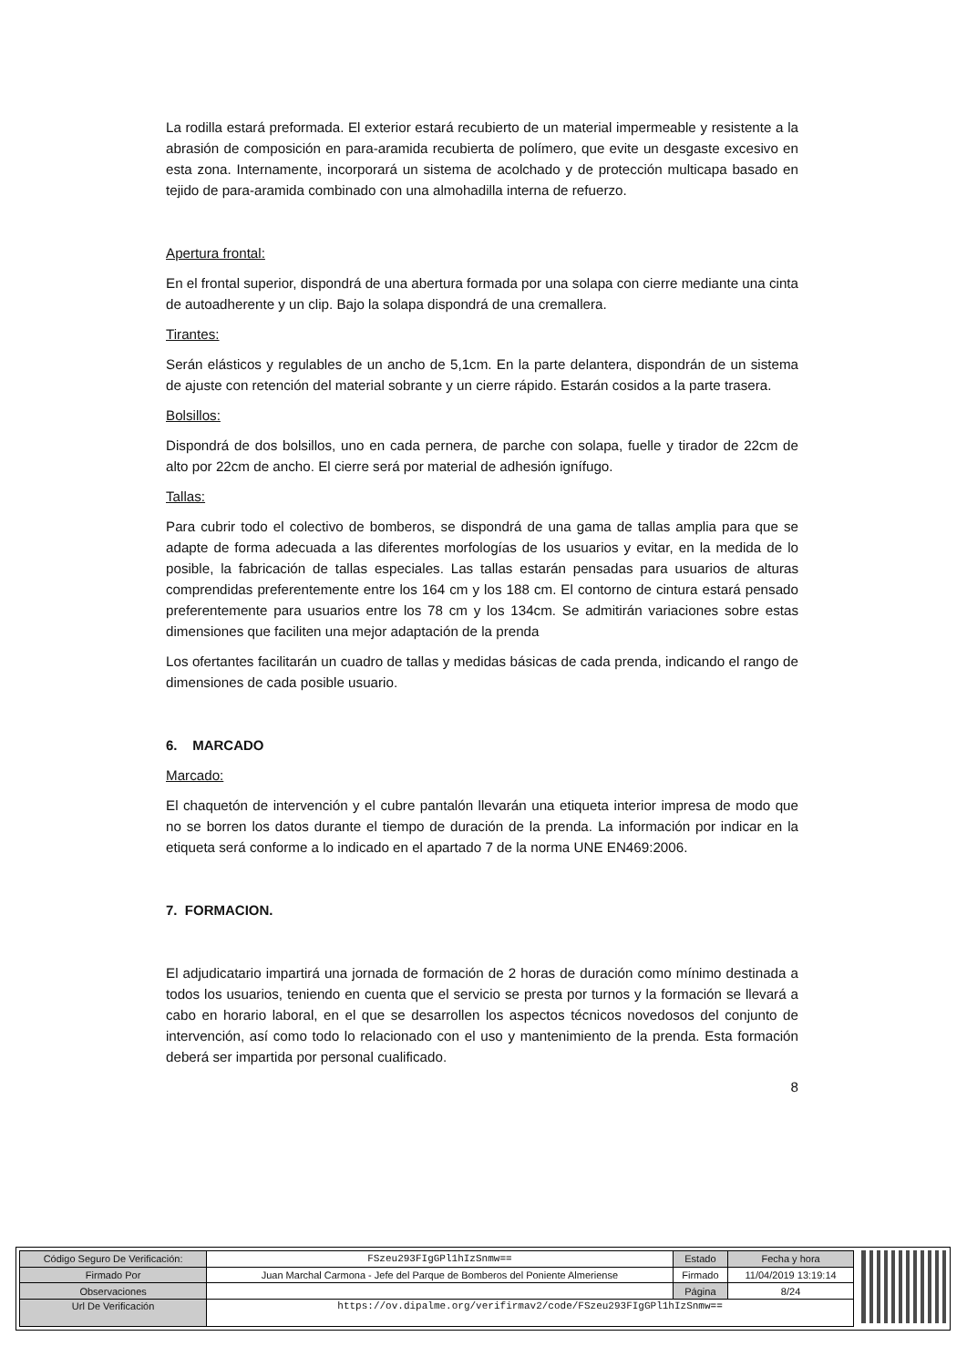La rodilla estará preformada. El exterior estará recubierto de un material impermeable y resistente a la abrasión de composición en para-aramida recubierta de polímero, que evite un desgaste excesivo en esta zona. Internamente, incorporará un sistema de acolchado y de protección multicapa basado en tejido de para-aramida combinado con una almohadilla interna de refuerzo.
Apertura frontal:
En el frontal superior, dispondrá de una abertura formada por una solapa con cierre mediante una cinta de autoadherente y un clip. Bajo la solapa dispondrá de una cremallera.
Tirantes:
Serán elásticos y regulables de un ancho de 5,1cm. En la parte delantera, dispondrán de un sistema de ajuste con retención del material sobrante y un cierre rápido. Estarán cosidos a la parte trasera.
Bolsillos:
Dispondrá de dos bolsillos, uno en cada pernera, de parche con solapa, fuelle y tirador de 22cm de alto por 22cm de ancho. El cierre será por material de adhesión ignífugo.
Tallas:
Para cubrir todo el colectivo de bomberos, se dispondrá de una gama de tallas amplia para que se adapte de forma adecuada a las diferentes morfologías de los usuarios y evitar, en la medida de lo posible, la fabricación de tallas especiales. Las tallas estarán pensadas para usuarios de alturas comprendidas preferentemente entre los 164 cm y los 188 cm. El contorno de cintura estará pensado preferentemente para usuarios entre los 78 cm y los 134cm. Se admitirán variaciones sobre estas dimensiones que faciliten una mejor adaptación de la prenda
Los ofertantes facilitarán un cuadro de tallas y medidas básicas de cada prenda, indicando el rango de dimensiones de cada posible usuario.
6. MARCADO
Marcado:
El chaquetón de intervención y el cubre pantalón llevarán una etiqueta interior impresa de modo que no se borren los datos durante el tiempo de duración de la prenda. La información por indicar en la etiqueta será conforme a lo indicado en el apartado 7 de la norma UNE EN469:2006.
7. FORMACION.
El adjudicatario impartirá una jornada de formación de 2 horas de duración como mínimo destinada a todos los usuarios, teniendo en cuenta que el servicio se presta por turnos y la formación se llevará a cabo en horario laboral, en el que se desarrollen los aspectos técnicos novedosos del conjunto de intervención, así como todo lo relacionado con el uso y mantenimiento de la prenda. Esta formación deberá ser impartida por personal cualificado.
8
| Código Seguro De Verificación: | FSzeu293FIgGPl1hIzSnmw== | Estado | Fecha y hora |
| Firmado Por | Juan Marchal Carmona - Jefe del Parque de Bomberos del Poniente Almeriense | Firmado | 11/04/2019 13:19:14 |
| Observaciones | | Página | 8/24 |
| Url De Verificación | https://ov.dipalme.org/verifirmav2/code/FSzeu293FIgGPl1hIzSnmw== | | |